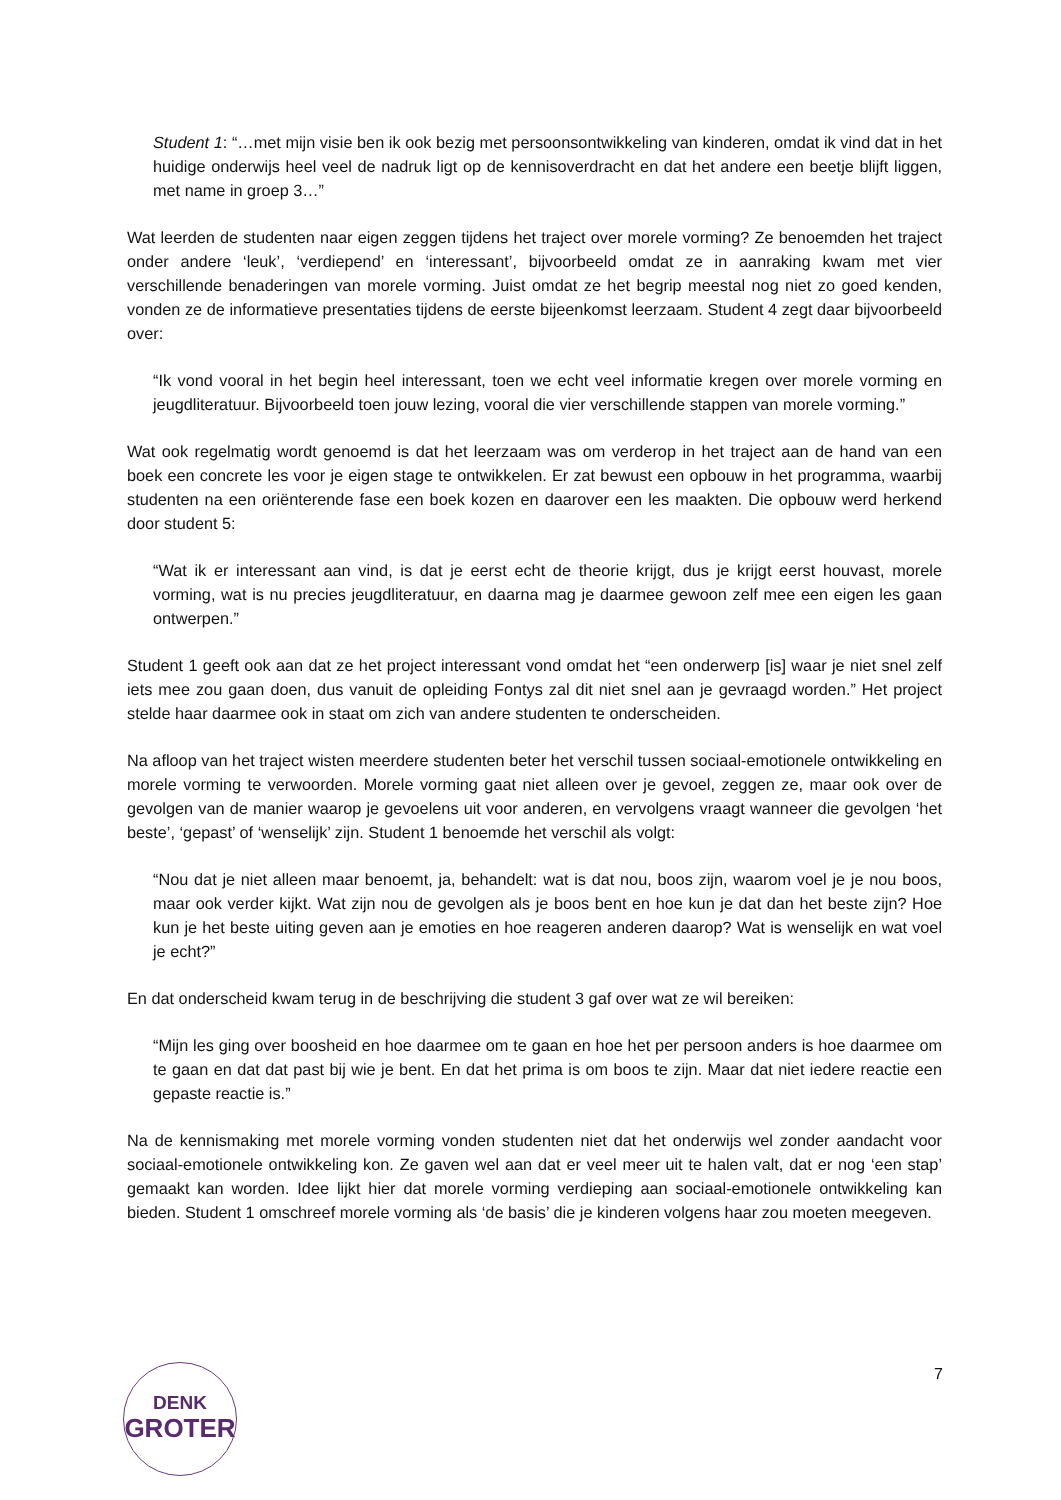Student 1: “…met mijn visie ben ik ook bezig met persoonsontwikkeling van kinderen, omdat ik vind dat in het huidige onderwijs heel veel de nadruk ligt op de kennisoverdracht en dat het andere een beetje blijft liggen, met name in groep 3…”
Wat leerden de studenten naar eigen zeggen tijdens het traject over morele vorming? Ze benoemden het traject onder andere ‘leuk’, ‘verdiepend’ en ‘interessant’, bijvoorbeeld omdat ze in aanraking kwam met vier verschillende benaderingen van morele vorming. Juist omdat ze het begrip meestal nog niet zo goed kenden, vonden ze de informatieve presentaties tijdens de eerste bijeenkomst leerzaam. Student 4 zegt daar bijvoorbeeld over:
“Ik vond vooral in het begin heel interessant, toen we echt veel informatie kregen over morele vorming en jeugdliteratuur. Bijvoorbeeld toen jouw lezing, vooral die vier verschillende stappen van morele vorming.”
Wat ook regelmatig wordt genoemd is dat het leerzaam was om verderop in het traject aan de hand van een boek een concrete les voor je eigen stage te ontwikkelen. Er zat bewust een opbouw in het programma, waarbij studenten na een oriënterende fase een boek kozen en daarover een les maakten. Die opbouw werd herkend door student 5:
“Wat ik er interessant aan vind, is dat je eerst echt de theorie krijgt, dus je krijgt eerst houvast, morele vorming, wat is nu precies jeugdliteratuur, en daarna mag je daarmee gewoon zelf mee een eigen les gaan ontwerpen.”
Student 1 geeft ook aan dat ze het project interessant vond omdat het “een onderwerp [is] waar je niet snel zelf iets mee zou gaan doen, dus vanuit de opleiding Fontys zal dit niet snel aan je gevraagd worden.” Het project stelde haar daarmee ook in staat om zich van andere studenten te onderscheiden.
Na afloop van het traject wisten meerdere studenten beter het verschil tussen sociaal-emotionele ontwikkeling en morele vorming te verwoorden. Morele vorming gaat niet alleen over je gevoel, zeggen ze, maar ook over de gevolgen van de manier waarop je gevoelens uit voor anderen, en vervolgens vraagt wanneer die gevolgen ‘het beste’, ‘gepast’ of ‘wenselijk’ zijn. Student 1 benoemde het verschil als volgt:
“Nou dat je niet alleen maar benoemt, ja, behandelt: wat is dat nou, boos zijn, waarom voel je je nou boos, maar ook verder kijkt. Wat zijn nou de gevolgen als je boos bent en hoe kun je dat dan het beste zijn? Hoe kun je het beste uiting geven aan je emoties en hoe reageren anderen daarop? Wat is wenselijk en wat voel je echt?”
En dat onderscheid kwam terug in de beschrijving die student 3 gaf over wat ze wil bereiken:
“Mijn les ging over boosheid en hoe daarmee om te gaan en hoe het per persoon anders is hoe daarmee om te gaan en dat dat past bij wie je bent. En dat het prima is om boos te zijn. Maar dat niet iedere reactie een gepaste reactie is.”
Na de kennismaking met morele vorming vonden studenten niet dat het onderwijs wel zonder aandacht voor sociaal-emotionele ontwikkeling kon. Ze gaven wel aan dat er veel meer uit te halen valt, dat er nog ‘een stap’ gemaakt kan worden. Idee lijkt hier dat morele vorming verdieping aan sociaal-emotionele ontwikkeling kan bieden. Student 1 omschreef morele vorming als ‘de basis’ die je kinderen volgens haar zou moeten meegeven.
DENK
GROTER
7